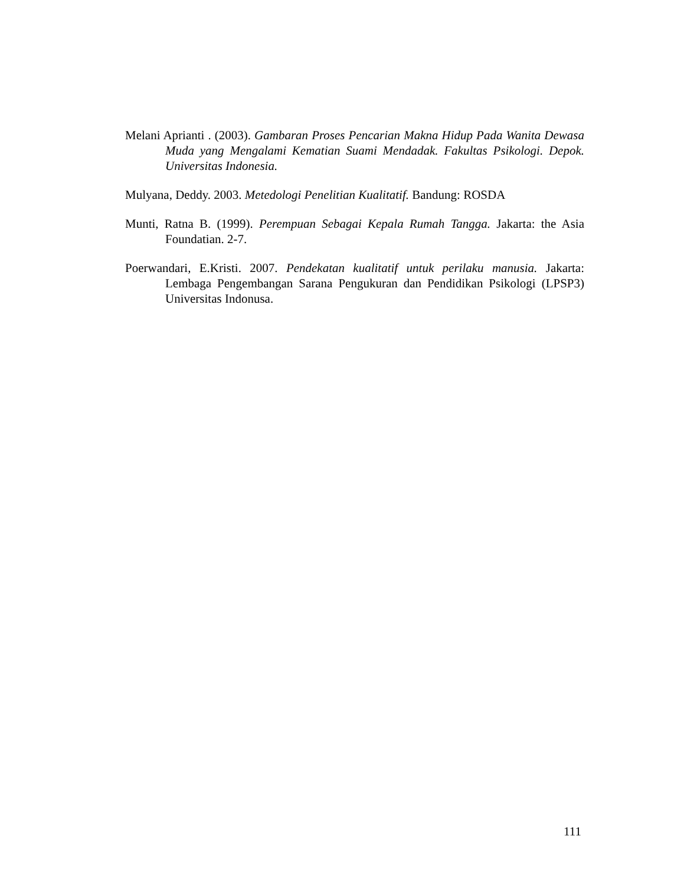Melani Aprianti . (2003). Gambaran Proses Pencarian Makna Hidup Pada Wanita Dewasa Muda yang Mengalami Kematian Suami Mendadak. Fakultas Psikologi. Depok. Universitas Indonesia.
Mulyana, Deddy. 2003. Metedologi Penelitian Kualitatif. Bandung: ROSDA
Munti, Ratna B. (1999). Perempuan Sebagai Kepala Rumah Tangga. Jakarta: the Asia Foundatian. 2-7.
Poerwandari, E.Kristi. 2007. Pendekatan kualitatif untuk perilaku manusia. Jakarta: Lembaga Pengembangan Sarana Pengukuran dan Pendidikan Psikologi (LPSP3) Universitas Indonusa.
111